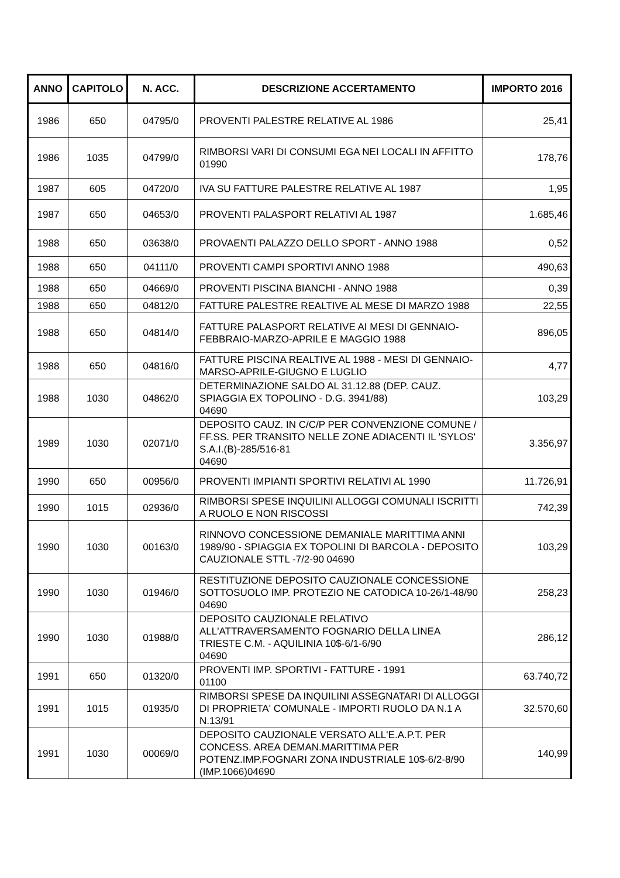| ANNO | CAPITOLO | N. ACC. | DESCRIZIONE ACCERTAMENTO | IMPORTO 2016 |
| --- | --- | --- | --- | --- |
| 1986 | 650 | 04795/0 | PROVENTI PALESTRE RELATIVE AL 1986 | 25,41 |
| 1986 | 1035 | 04799/0 | RIMBORSI VARI DI CONSUMI EGA NEI LOCALI IN AFFITTO 01990 | 178,76 |
| 1987 | 605 | 04720/0 | IVA SU FATTURE PALESTRE RELATIVE AL 1987 | 1,95 |
| 1987 | 650 | 04653/0 | PROVENTI PALASPORT RELATIVI AL 1987 | 1.685,46 |
| 1988 | 650 | 03638/0 | PROVAENTI PALAZZO DELLO SPORT - ANNO 1988 | 0,52 |
| 1988 | 650 | 04111/0 | PROVENTI CAMPI SPORTIVI ANNO 1988 | 490,63 |
| 1988 | 650 | 04669/0 | PROVENTI PISCINA BIANCHI - ANNO 1988 | 0,39 |
| 1988 | 650 | 04812/0 | FATTURE PALESTRE REALTIVE AL MESE DI MARZO 1988 | 22,55 |
| 1988 | 650 | 04814/0 | FATTURE PALASPORT RELATIVE AI MESI DI GENNAIO-FEBBRAIO-MARZO-APRILE E MAGGIO 1988 | 896,05 |
| 1988 | 650 | 04816/0 | FATTURE PISCINA REALTIVE AL 1988 - MESI DI GENNAIO-MARSO-APRILE-GIUGNO E LUGLIO | 4,77 |
| 1988 | 1030 | 04862/0 | DETERMINAZIONE SALDO AL 31.12.88 (DEP. CAUZ. SPIAGGIA EX TOPOLINO - D.G. 3941/88) 04690 | 103,29 |
| 1989 | 1030 | 02071/0 | DEPOSITO CAUZ. IN C/C/P PER CONVENZIONE COMUNE / FF.SS. PER TRANSITO NELLE ZONE ADIACENTI IL 'SYLOS' S.A.I.(B)-285/516-81 04690 | 3.356,97 |
| 1990 | 650 | 00956/0 | PROVENTI IMPIANTI SPORTIVI RELATIVI AL 1990 | 11.726,91 |
| 1990 | 1015 | 02936/0 | RIMBORSI SPESE INQUILINI ALLOGGI COMUNALI ISCRITTI A RUOLO E NON RISCOSSI | 742,39 |
| 1990 | 1030 | 00163/0 | RINNOVO CONCESSIONE DEMANIALE MARITTIMA ANNI 1989/90 - SPIAGGIA EX TOPOLINI DI BARCOLA - DEPOSITO CAUZIONALE STTL -7/2-90 04690 | 103,29 |
| 1990 | 1030 | 01946/0 | RESTITUZIONE DEPOSITO CAUZIONALE CONCESSIONE SOTTOSUOLO IMP. PROTEZIO NE CATODICA 10-26/1-48/90 04690 | 258,23 |
| 1990 | 1030 | 01988/0 | DEPOSITO CAUZIONALE RELATIVO ALL'ATTRAVERSAMENTO FOGNARIO DELLA LINEA TRIESTE C.M. - AQUILINIA 10$-6/1-6/90 04690 | 286,12 |
| 1991 | 650 | 01320/0 | PROVENTI IMP. SPORTIVI - FATTURE - 1991 01100 | 63.740,72 |
| 1991 | 1015 | 01935/0 | RIMBORSI SPESE DA INQUILINI ASSEGNATARI DI ALLOGGI DI PROPRIETA' COMUNALE - IMPORTI RUOLO DA N.1 A N.13/91 | 32.570,60 |
| 1991 | 1030 | 00069/0 | DEPOSITO CAUZIONALE VERSATO ALL'E.A.P.T. PER CONCESS. AREA DEMAN.MARITTIMA PER POTENZ.IMP.FOGNARI ZONA INDUSTRIALE 10$-6/2-8/90 (IMP.1066)04690 | 140,99 |